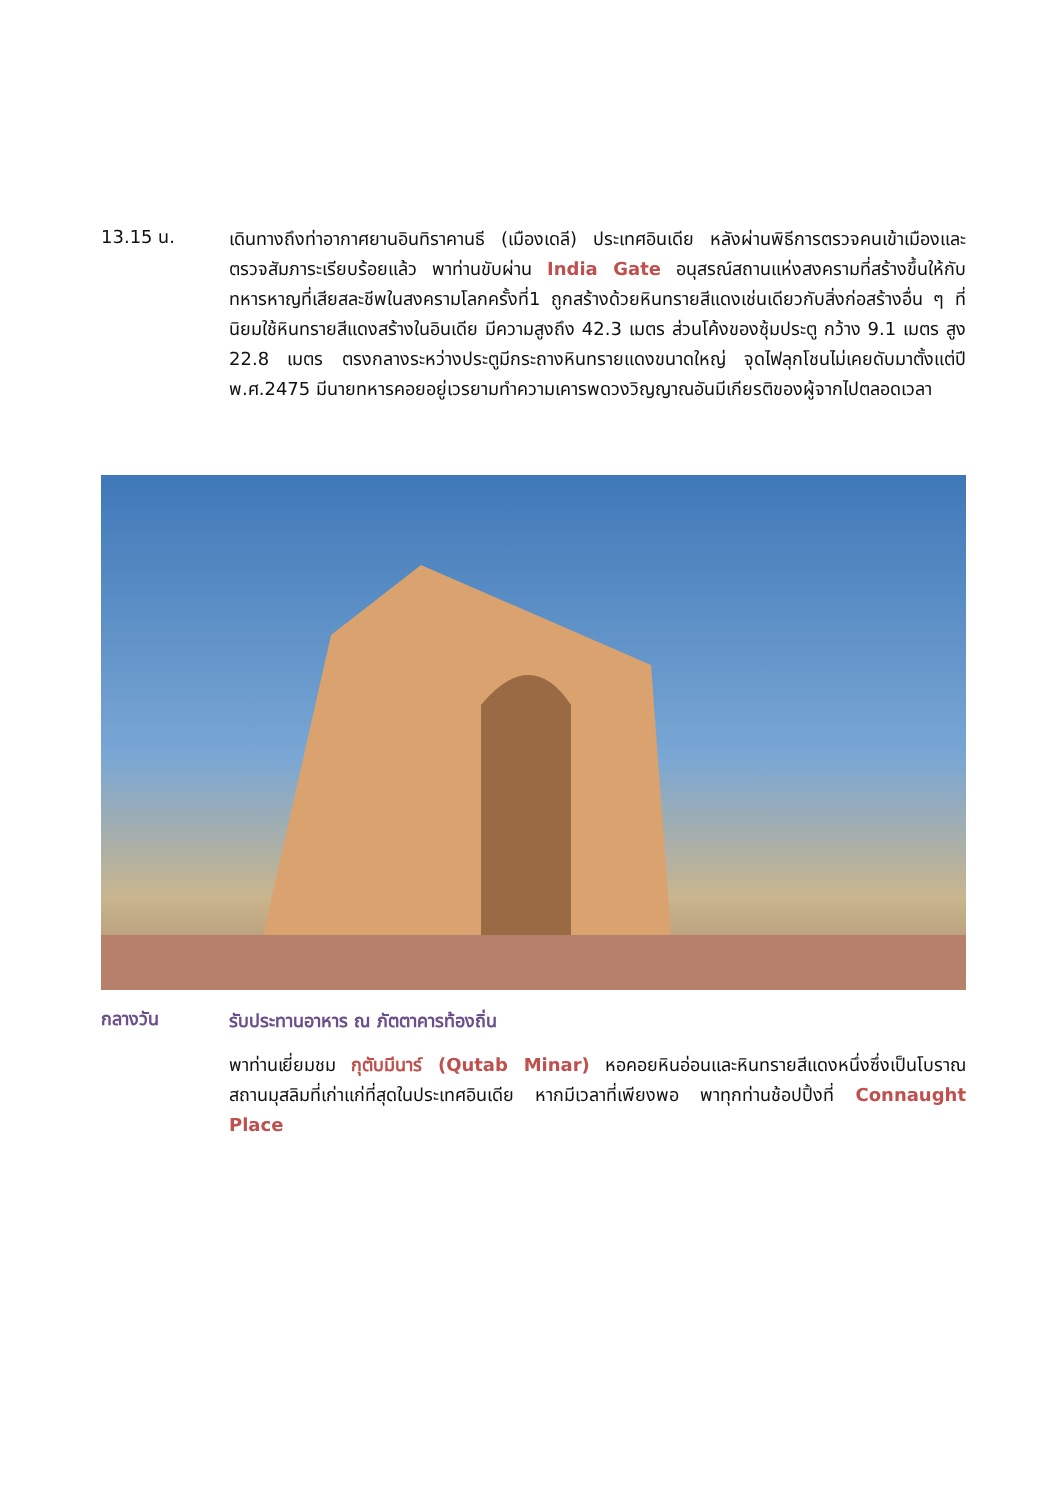13.15 น.
เดินทางถึงท่าอากาศยานอินทิราคานธี (เมืองเดลี) ประเทศอินเดีย หลังผ่านพิธีการตรวจคนเข้าเมืองและตรวจสัมภาระเรียบร้อยแล้ว พาท่านขับผ่าน India Gate อนุสรณ์สถานแห่งสงครามที่สร้างขึ้นให้กับทหารหาญที่เสียสละชีพในสงครามโลกครั้งที่1 ถูกสร้างด้วยหินทรายสีแดงเช่นเดียวกับสิ่งก่อสร้างอื่น ๆ ที่นิยมใช้หินทรายสีแดงสร้างในอินเดีย มีความสูงถึง 42.3 เมตร ส่วนโค้งของซุ้มประตู กว้าง 9.1 เมตร สูง 22.8 เมตร ตรงกลางระหว่างประตูมีกระถางหินทรายแดงขนาดใหญ่ จุดไฟลุกโชนไม่เคยดับมาตั้งแต่ปี พ.ศ.2475 มีนายทหารคอยอยู่เวรยามทำความเคารพดวงวิญญาณอันมีเกียรติของผู้จากไปตลอดเวลา
กลางวัน
รับประทานอาหาร ณ ภัตตาคารท้องถิ่น
พาท่านเยี่ยมชม กุตับมีนาร์ (Qutab Minar) หอคอยหินอ่อนและหินทรายสีแดงหนึ่งซึ่งเป็นโบราณสถานมุสลิมที่เก่าแก่ที่สุดในประเทศอินเดีย หากมีเวลาที่เพียงพอ พาทุกท่านช้อปปิ้งที่ Connaught Place